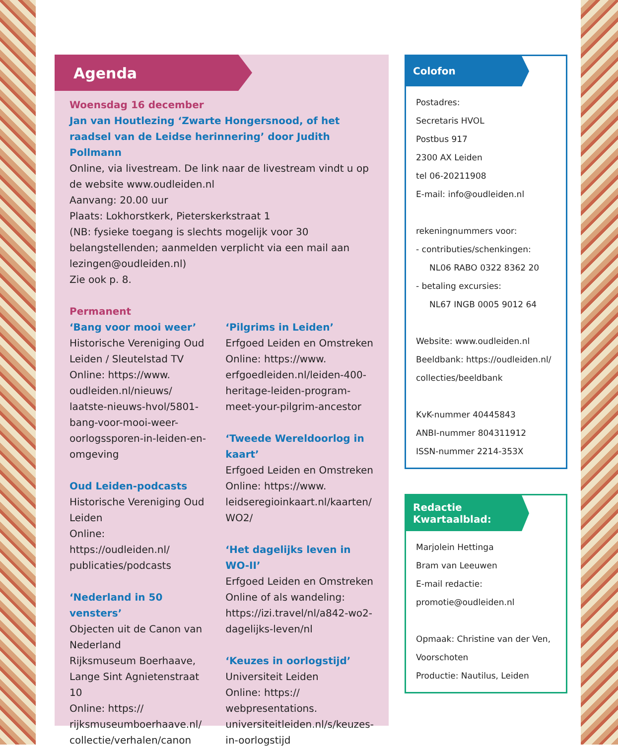Agenda
Woensdag 16 december
Jan van Houtlezing ‘Zwarte Hongersnood, of het raadsel van de Leidse herinnering’ door Judith Pollmann
Online, via livestream. De link naar de livestream vindt u op de website www.oudleiden.nl
Aanvang: 20.00 uur
Plaats: Lokhorstkerk, Pieterskerkstraat 1
(NB: fysieke toegang is slechts mogelijk voor 30 belangstellen­den; aanmelden verplicht via een mail aan lezingen@oudleiden.nl)
Zie ook p. 8.
Permanent
‘Bang voor mooi weer’
Historische Vereniging Oud Leiden / Sleutelstad TV
Online: https://www. oudleiden.nl/nieuws/ laatste-nieuws-hvol/5801- bang-voor-mooi-weer-oorlogssporen-in-leiden-en-omgeving
Oud Leiden-podcasts
Historische Vereniging Oud Leiden
Online: https://oudleiden.nl/ publicaties/podcasts
‘Nederland in 50 vensters’
Objecten uit de Canon van Nederland
Rijksmuseum Boerhaave, Lange Sint Agnietenstraat 10
Online: https:// rijksmuseumboerhaave.nl/ collectie/verhalen/canon
‘Pilgrims in Leiden’
Erfgoed Leiden en Omstreken
Online: https://www. erfgoedleiden.nl/leiden-400-heritage-leiden-program-meet-your-pilgrim-ancestor
‘Tweede Wereldoorlog in kaart’
Erfgoed Leiden en Omstreken
Online: https://www. leidseregioinkaart.nl/kaarten/ WO2/
‘Het dagelijks leven in WO-II’
Erfgoed Leiden en Omstreken
Online of als wandeling: https://izi.travel/nl/a842-wo2-dagelijks-leven/nl
‘Keuzes in oorlogstijd’
Universiteit Leiden
Online: https:// webpresentations. universiteitleiden.nl/s/keuzes-in-oorlogstijd
Colofon
Postadres:
Secretaris HVOL
Postbus 917
2300 AX Leiden
tel 06-20211908
E-mail: info@oudleiden.nl
rekeningnummers voor:
- contributies/schenkingen:
NL06 RABO 0322 8362 20
- betaling excursies:
NL67 INGB 0005 9012 64
Website: www.oudleiden.nl
Beeldbank: https://oudleiden.nl/
collecties/beeldbank
KvK-nummer 40445843
ANBI-nummer 804311912
ISSN-nummer 2214-353X
Redactie
Kwartaalblad:
Marjolein Hettinga
Bram van Leeuwen
E-mail redactie:
promotie@oudleiden.nl
Opmaak: Christine van der Ven, Voorschoten
Productie: Nautilus, Leiden